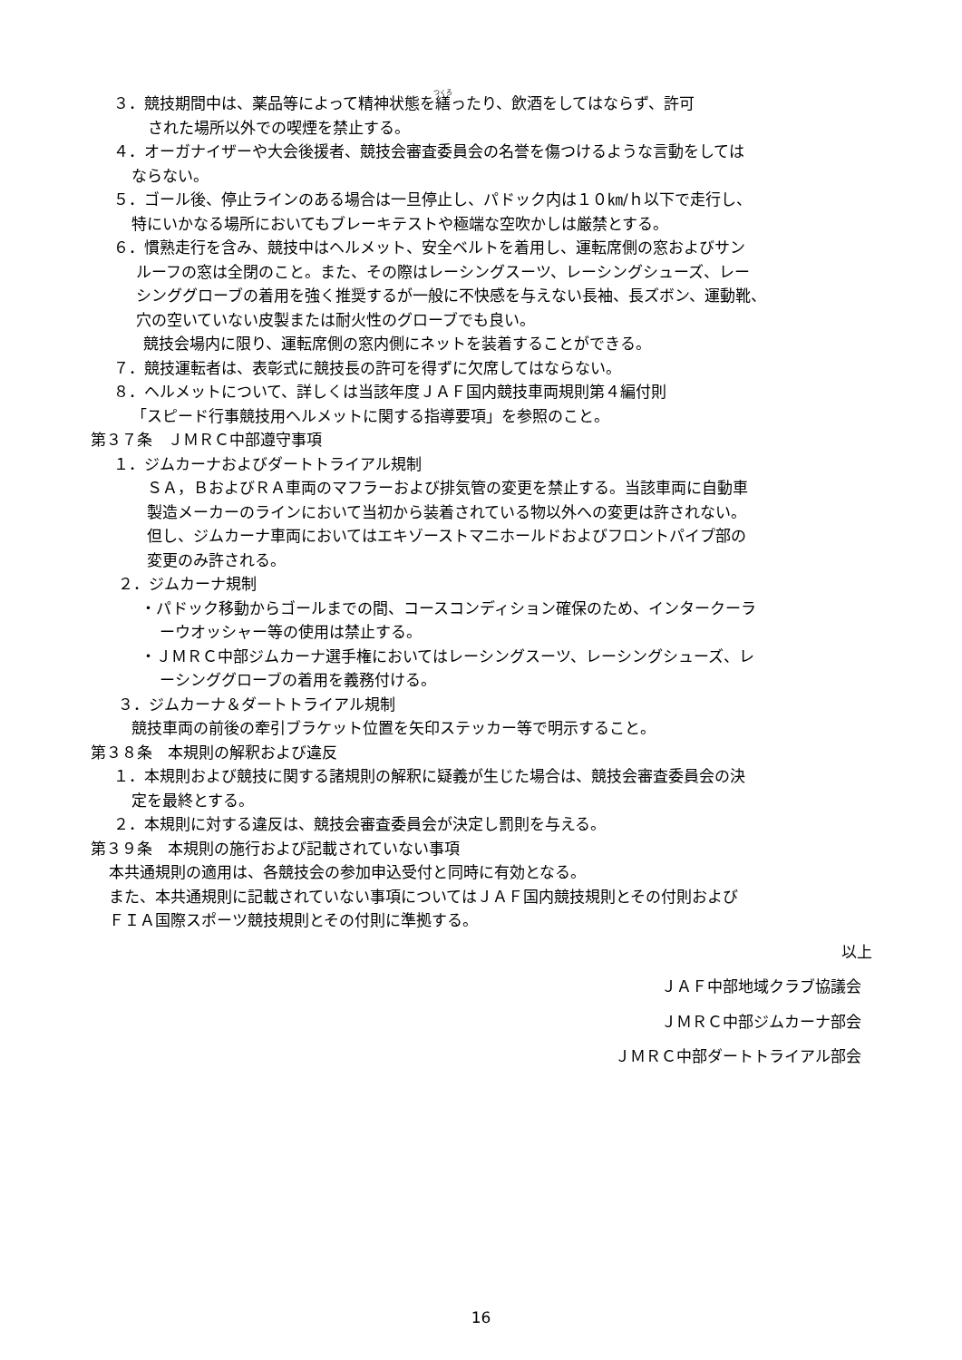３．競技期間中は、薬品等によって精神状態を繕ったり、飲酒をしてはならず、許可
された場所以外での喫煙を禁止する。
４．オーガナイザーや大会後援者、競技会審査委員会の名誉を傷つけるような言動をしては
ならない。
５．ゴール後、停止ラインのある場合は一旦停止し、パドック内は１０㎞/ｈ以下で走行し、
特にいかなる場所においてもブレーキテストや極端な空吹かしは厳禁とする。
６．慣熟走行を含み、競技中はヘルメット、安全ベルトを着用し、運転席側の窓およびサン
ルーフの窓は全閉のこと。また、その際はレーシングスーツ、レーシングシューズ、レー
シンググローブの着用を強く推奨するが一般に不快感を与えない長袖、長ズボン、運動靴、
穴の空いていない皮製または耐火性のグローブでも良い。
競技会場内に限り、運転席側の窓内側にネットを装着することができる。
７．競技運転者は、表彰式に競技長の許可を得ずに欠席してはならない。
８．ヘルメットについて、詳しくは当該年度ＪＡＦ国内競技車両規則第４編付則
「スピード行事競技用ヘルメットに関する指導要項」を参照のこと。
第３７条　ＪＭＲＣ中部遵守事項
１．ジムカーナおよびダートトライアル規制
ＳＡ，ＢおよびＲＡ車両のマフラーおよび排気管の変更を禁止する。当該車両に自動車
製造メーカーのラインにおいて当初から装着されている物以外への変更は許されない。
但し、ジムカーナ車両においてはエキゾーストマニホールドおよびフロントパイプ部の
変更のみ許される。
２．ジムカーナ規制
・パドック移動からゴールまでの間、コースコンディション確保のため、インタークーラ
ーウオッシャー等の使用は禁止する。
・ＪＭＲＣ中部ジムカーナ選手権においてはレーシングスーツ、レーシングシューズ、レ
ーシンググローブの着用を義務付ける。
３．ジムカーナ＆ダートトライアル規制
競技車両の前後の牽引ブラケット位置を矢印ステッカー等で明示すること。
第３８条　本規則の解釈および違反
１．本規則および競技に関する諸規則の解釈に疑義が生じた場合は、競技会審査委員会の決
定を最終とする。
２．本規則に対する違反は、競技会審査委員会が決定し罰則を与える。
第３９条　本規則の施行および記載されていない事項
本共通規則の適用は、各競技会の参加申込受付と同時に有効となる。
また、本共通規則に記載されていない事項についてはＪＡＦ国内競技規則とその付則および
ＦＩＡ国際スポーツ競技規則とその付則に準拠する。
以上
ＪＡＦ中部地域クラブ協議会
ＪＭＲＣ中部ジムカーナ部会
ＪＭＲＣ中部ダートトライアル部会
16